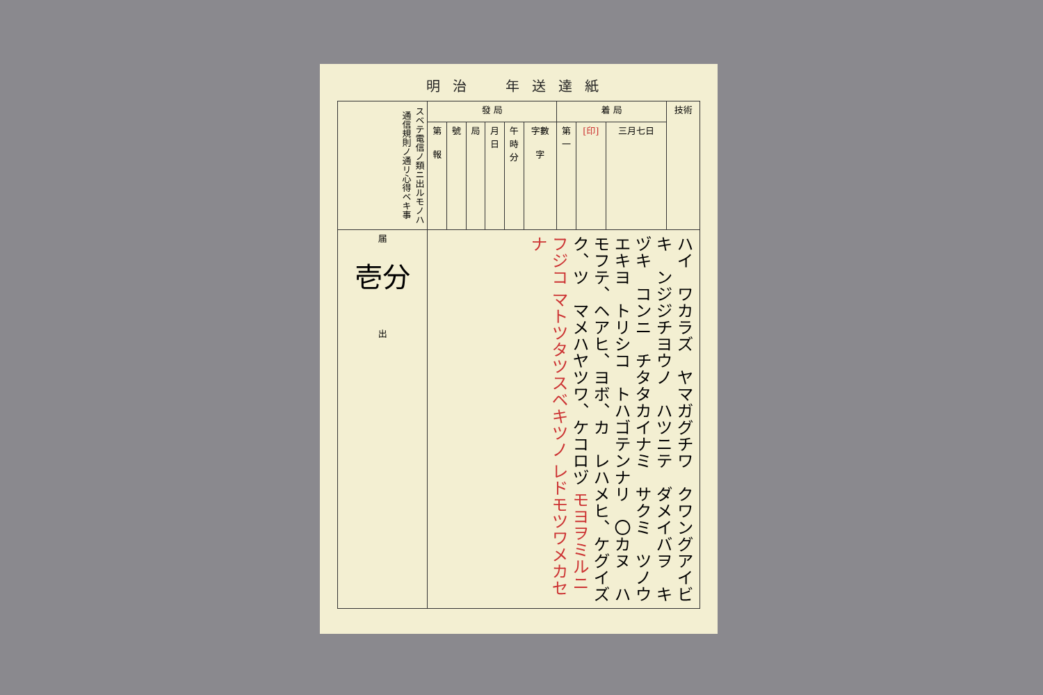明治　年送達紙
| スベテ電信ノ類ニ出ルモノハ通信規則ノ通リ心得ベキ事 | 發 局 | | | | | | 着 局 | | | 技術 |
| | 第 報 | 號 | 局 | 月 日 | 午 時 分 | 字數 字 | 第 一 | [印] | 三月七日 | |
| 届 壱分 出 | ハイ ワカラズ ヤマガグチワ クワングアイビキ ンジジチヨウノ ハツニテ ダメイバヲ キヅキ コンニ チタタカイナミ サクミ ツノウエキヨ トリシコ トハゴテンナリ 〇カヌ ハモフテ、ヘアヒ、ヨボ、カ レハメヒ、ケグイズク、ツ マメハヤツワ、ケコロヅ モヨヲミルニフジコ マトツタツスベキツノ レドモツワメカセナ | | | | | | | | | |